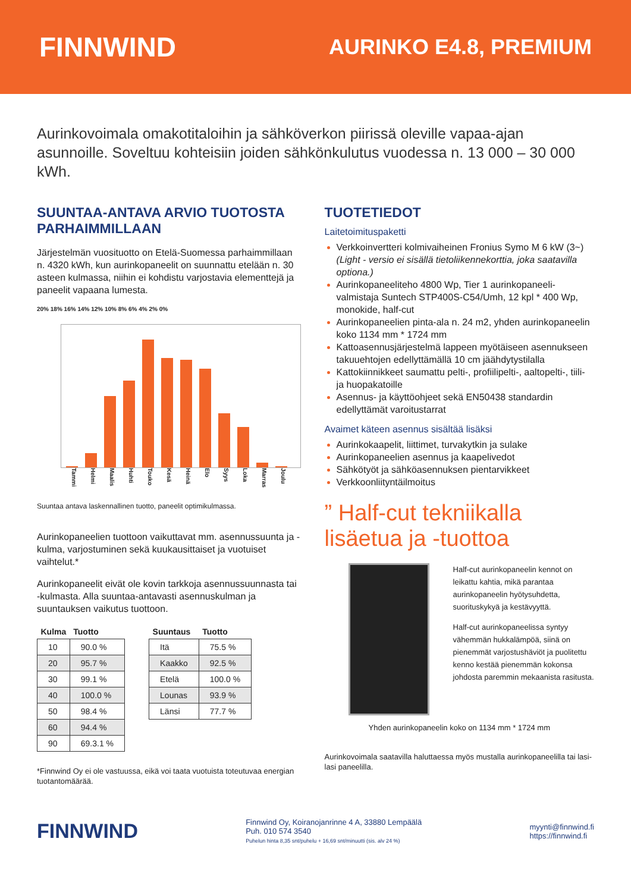FINNWIND
AURINKO E4.8, PREMIUM
Aurinkovoimala omakotitaloihin ja sähköverkon piirissä oleville vapaa-ajan asunnoille. Soveltuu kohteisiin joiden sähkönkulutus vuodessa n. 13 000 – 30 000 kWh.
SUUNTAA-ANTAVA ARVIO TUOTOSTA PARHAIMMILLAAN
Järjestelmän vuosituotto on Etelä-Suomessa parhaimmillaan n. 4320 kWh, kun aurinkopaneelit on suunnattu etelään n. 30 asteen kulmassa, niihin ei kohdistu varjostavia elementtejä ja paneelit vapaana lumesta.
20% 18% 16% 14% 12% 10% 8% 6% 4% 2% 0%
Tammi Helmi Maalis Huhti Touko Kesä Heinä Elo Syys Loka Marras Joulu
Suuntaa antava laskennallinen tuotto, paneelit optimikulmassa.
Aurinkopaneelien tuottoon vaikuttavat mm. asennussuunta ja -kulma, varjostuminen sekä kuukausittaiset ja vuotuiset vaihtelut.*
Aurinkopaneelit eivät ole kovin tarkkoja asennussuunnasta tai -kulmasta. Alla suuntaa-antavasti asennuskulman ja suuntauksen vaikutus tuottoon.
| Kulma | Tuotto |
| --- | --- |
| 10 | 90.0 % |
| 20 | 95.7 % |
| 30 | 99.1 % |
| 40 | 100.0 % |
| 50 | 98.4 % |
| 60 | 94.4 % |
| 90 | 69.3.1 % |
| Suuntaus | Tuotto |
| --- | --- |
| Itä | 75.5 % |
| Kaakko | 92.5 % |
| Etelä | 100.0 % |
| Lounas | 93.9 % |
| Länsi | 77.7 % |
*Finnwind Oy ei ole vastuussa, eikä voi taata vuotuista toteutuvaa energian tuotantomäärää.
TUOTETIEDOT
Laitetoimituspaketti
Verkkoinvertteri kolmivaiheinen Fronius Symo M 6 kW (3~) (Light - versio ei sisällä tietoliikennekorttia, joka saatavilla optiona.)
Aurinkopaneeliteho 4800 Wp, Tier 1 aurinkopaneeli-valmistaja Suntech STP400S-C54/Umh, 12 kpl * 400 Wp, monokide, half-cut
Aurinkopaneelien pinta-ala n. 24 m2, yhden aurinkopaneelin koko 1134 mm * 1724 mm
Kattoasennusjärjestelmä lappeen myötäiseen asennukseen takuuehtojen edellyttämällä 10 cm jäähdytystilalla
Kattokiinnikkeet saumattu pelti-, profiilipelti-, aaltopelti-, tiili- ja huopakatoille
Asennus- ja käyttöohjeet sekä EN50438 standardin edellyttämät varoitustarrat
Avaimet käteen asennus sisältää lisäksi
Aurinkokaapelit, liittimet, turvakytkin ja sulake
Aurinkopaneelien asennus ja kaapelivedot
Sähkötyöt ja sähköasennuksen pientarvikkeet
Verkkoonliityntäilmoitus
” Half-cut tekniikalla lisäetua ja -tuottoa
Half-cut aurinkopaneelin kennot on leikattu kahtia, mikä parantaa aurinkopaneelin hyötysuhdetta, suorituskykyä ja kestävyyttä.
Half-cut aurinkopaneelissa syntyy vähemmän hukkalämpöä, siinä on pienemmät varjostushäviöt ja puolitettu kenno kestää pienemmän kokonsa johdosta paremmin mekaanista rasitusta.
Yhden aurinkopaneelin koko on 1134 mm * 1724 mm
Aurinkovoimala saatavilla haluttaessa myös mustalla aurinkopaneelilla tai lasi-lasi paneelilla.
FINNWIND
Finnwind Oy, Koiranojanrinne 4 A, 33880 Lempäälä
Puh. 010 574 3540
Puhelun hinta 8,35 snt/puhelu + 16,69 snt/minuutti (sis. alv 24 %)
myynti@finnwind.fi
https://finnwind.fi